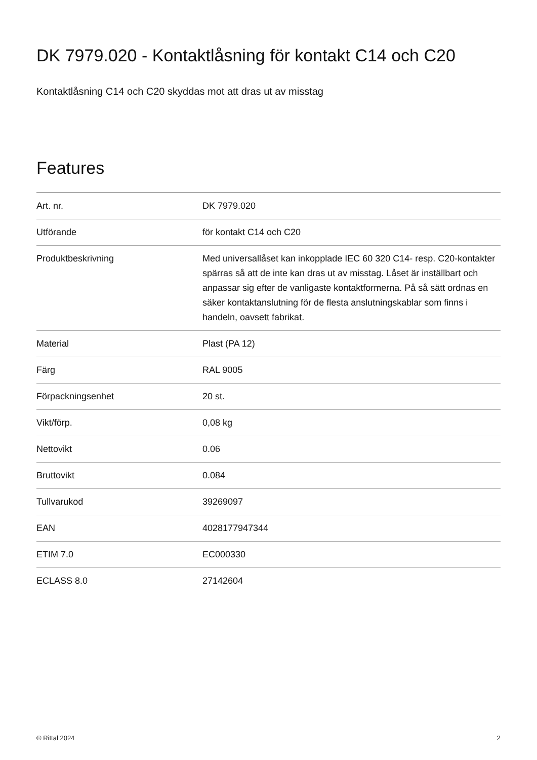DK 7979.020 - Kontaktlåsning för kontakt C14 och C20
Kontaktlåsning C14 och C20 skyddas mot att dras ut av misstag
Features
| Art. nr. | DK 7979.020 |
| Utförande | för kontakt C14 och C20 |
| Produktbeskrivning | Med universallåset kan inkopplade IEC 60 320 C14- resp. C20-kontakter spärras så att de inte kan dras ut av misstag. Låset är inställbart och anpassar sig efter de vanligaste kontaktformerna. På så sätt ordnas en säker kontaktanslutning för de flesta anslutningskablar som finns i handeln, oavsett fabrikat. |
| Material | Plast (PA 12) |
| Färg | RAL 9005 |
| Förpackningsenhet | 20 st. |
| Vikt/förp. | 0,08 kg |
| Nettovikt | 0.06 |
| Bruttovikt | 0.084 |
| Tullvarukod | 39269097 |
| EAN | 4028177947344 |
| ETIM 7.0 | EC000330 |
| ECLASS 8.0 | 27142604 |
© Rittal 2024 2